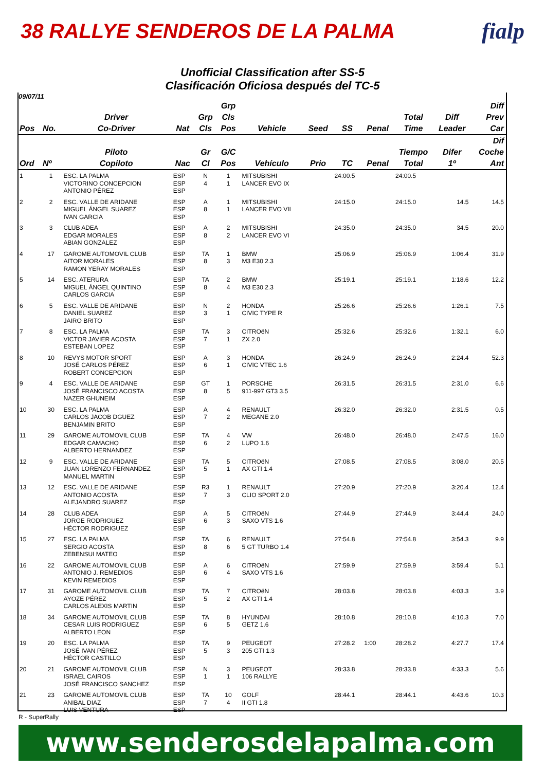38 RALLYE SENDEROS DE LA PALMA fialp
Unofficial Classification after SS-5
Clasificación Oficiosa después del TC-5
09/07/11
| Pos | No. | Driver Co-Driver | Nat | Grp Cls | Grp Cls Pos | Vehicle | Seed | SS | Penal | Total Time | Diff Leader | Diff Prev Car |
| --- | --- | --- | --- | --- | --- | --- | --- | --- | --- | --- | --- | --- |
| Ord | Nº | Piloto Copiloto | Nac | Gr Cl | G/C Pos | Vehículo | Prio | TC | Penal | Tiempo Total | Difer 1º | Dif Coche Ant |
| 1 | 1 | ESC. LA PALMA VICTORINO CONCEPCION ANTONIO PÉREZ | ESP ESP ESP | N 4 | 1 1 | MITSUBISHI LANCER EVO IX | | 24:00.5 | | 24:00.5 | | |
| 2 | 2 | ESC. VALLE DE ARIDANE MIGUEL ÁNGEL SUAREZ IVAN GARCIA | ESP ESP ESP | A 8 | 1 1 | MITSUBISHI LANCER EVO VII | | 24:15.0 | | 24:15.0 | 14.5 | 14.5 |
| 3 | 3 | CLUB ADEA EDGAR MORALES ABIAN GONZALEZ | ESP ESP ESP | A 8 | 2 2 | MITSUBISHI LANCER EVO VI | | 24:35.0 | | 24:35.0 | 34.5 | 20.0 |
| 4 | 17 | GAROME AUTOMOVIL CLUB AITOR MORALES RAMON YERAY MORALES | ESP ESP ESP | TA 8 | 1 3 | BMW M3 E30 2.3 | | 25:06.9 | | 25:06.9 | 1:06.4 | 31.9 |
| 5 | 14 | ESC. ATERURA MIGUEL ÁNGEL QUINTINO CARLOS GARCIA | ESP ESP ESP | TA 8 | 2 4 | BMW M3 E30 2.3 | | 25:19.1 | | 25:19.1 | 1:18.6 | 12.2 |
| 6 | 5 | ESC. VALLE DE ARIDANE DANIEL SUAREZ JAIRO BRITO | ESP ESP ESP | N 3 | 2 1 | HONDA CIVIC TYPE R | | 25:26.6 | | 25:26.6 | 1:26.1 | 7.5 |
| 7 | 8 | ESC. LA PALMA VICTOR JAVIER ACOSTA ESTEBAN LOPEZ | ESP ESP ESP | TA 7 | 3 1 | CITROëN ZX 2.0 | | 25:32.6 | | 25:32.6 | 1:32.1 | 6.0 |
| 8 | 10 | REVYS MOTOR SPORT JOSÉ CARLOS PÉREZ ROBERT CONCEPCION | ESP ESP ESP | A 6 | 3 1 | HONDA CIVIC VTEC 1.6 | | 26:24.9 | | 26:24.9 | 2:24.4 | 52.3 |
| 9 | 4 | ESC. VALLE DE ARIDANE JOSÉ FRANCISCO ACOSTA NAZER GHUNEIM | ESP ESP ESP | GT 8 | 1 5 | PORSCHE 911-997 GT3 3.5 | | 26:31.5 | | 26:31.5 | 2:31.0 | 6.6 |
| 10 | 30 | ESC. LA PALMA CARLOS JACOB DGUEZ BENJAMIN BRITO | ESP ESP ESP | A 7 | 4 2 | RENAULT MEGANE 2.0 | | 26:32.0 | | 26:32.0 | 2:31.5 | 0.5 |
| 11 | 29 | GAROME AUTOMOVIL CLUB EDGAR CAMACHO ALBERTO HERNANDEZ | ESP ESP ESP | TA 6 | 4 2 | VW LUPO 1.6 | | 26:48.0 | | 26:48.0 | 2:47.5 | 16.0 |
| 12 | 9 | ESC. VALLE DE ARIDANE JUAN LORENZO FERNANDEZ MANUEL MARTIN | ESP ESP ESP | TA 5 | 5 1 | CITROëN AX GTI 1.4 | | 27:08.5 | | 27:08.5 | 3:08.0 | 20.5 |
| 13 | 12 | ESC. VALLE DE ARIDANE ANTONIO ACOSTA ALEJANDRO SUAREZ | ESP ESP ESP | R3 7 | 1 3 | RENAULT CLIO SPORT 2.0 | | 27:20.9 | | 27:20.9 | 3:20.4 | 12.4 |
| 14 | 28 | CLUB ADEA JORGE RODRIGUEZ HÉCTOR RODRIGUEZ | ESP ESP ESP | A 6 | 5 3 | CITROëN SAXO VTS 1.6 | | 27:44.9 | | 27:44.9 | 3:44.4 | 24.0 |
| 15 | 27 | ESC. LA PALMA SERGIO ACOSTA ZEBENSUI MATEO | ESP ESP ESP | TA 8 | 6 6 | RENAULT 5 GT TURBO 1.4 | | 27:54.8 | | 27:54.8 | 3:54.3 | 9.9 |
| 16 | 22 | GAROME AUTOMOVIL CLUB ANTONIO J. REMEDIOS KEVIN REMEDIOS | ESP ESP ESP | A 6 | 6 4 | CITROëN SAXO VTS 1.6 | | 27:59.9 | | 27:59.9 | 3:59.4 | 5.1 |
| 17 | 31 | GAROME AUTOMOVIL CLUB AYOZE PÉREZ CARLOS ALEXIS MARTIN | ESP ESP ESP | TA 5 | 7 2 | CITROëN AX GTI 1.4 | | 28:03.8 | | 28:03.8 | 4:03.3 | 3.9 |
| 18 | 34 | GAROME AUTOMOVIL CLUB CESAR LUIS RODRIGUEZ ALBERTO LEON | ESP ESP ESP | TA 6 | 8 5 | HYUNDAI GETZ 1.6 | | 28:10.8 | | 28:10.8 | 4:10.3 | 7.0 |
| 19 | 20 | ESC. LA PALMA JOSÉ IVAN PÉREZ HÉCTOR CASTILLO | ESP ESP ESP | TA 5 | 9 3 | PEUGEOT 205 GTI 1.3 | | 27:28.2 | 1:00 | 28:28.2 | 4:27.7 | 17.4 |
| 20 | 21 | GAROME AUTOMOVIL CLUB ISRAEL CAIROS JOSÉ FRANCISCO SANCHEZ | ESP ESP ESP | N 1 | 3 1 | PEUGEOT 106 RALLYE | | 28:33.8 | | 28:33.8 | 4:33.3 | 5.6 |
| 21 | 23 | GAROME AUTOMOVIL CLUB ANIBAL DIAZ LUIS VENTURA | ESP ESP ESP | TA 7 | 10 4 | GOLF II GTI 1.8 | | 28:44.1 | | 28:44.1 | 4:43.6 | 10.3 |
R - SuperRally
www.senderosdelapalma.com